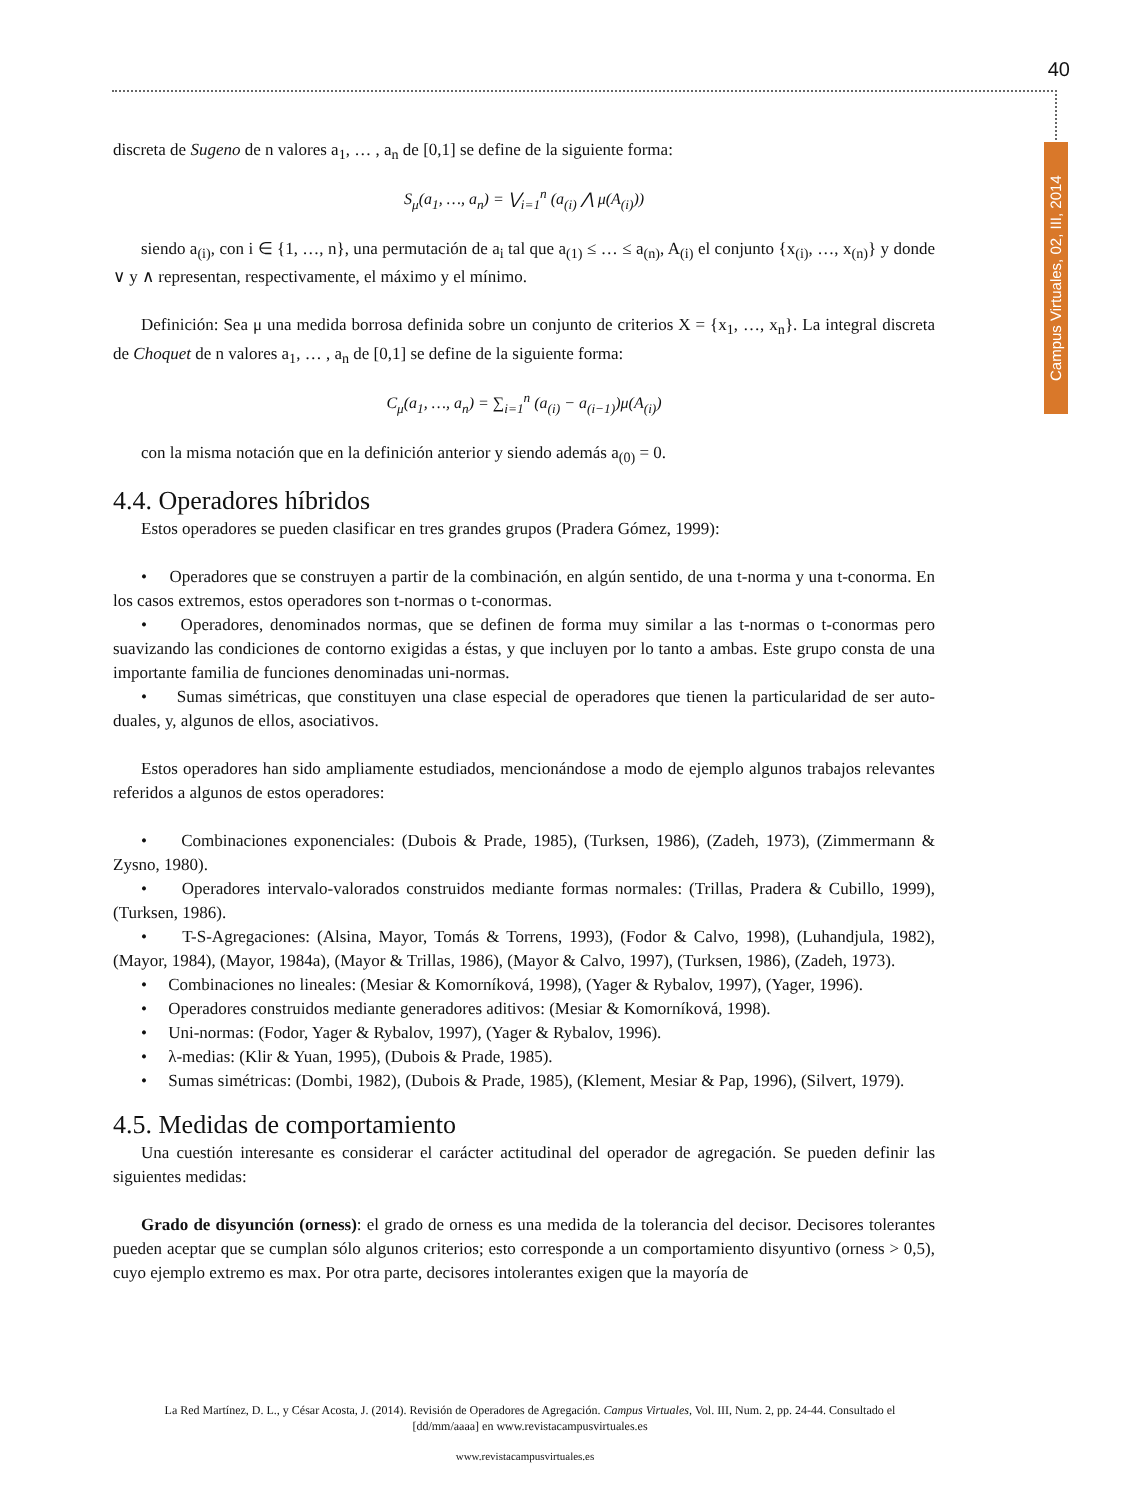40
Campus Virtuales, 02, III, 2014
discreta de Sugeno de n valores a<sub>1</sub>, … , a<sub>n</sub> de [0,1] se define de la siguiente forma:
S<sub>μ</sub>(a<sub>1</sub>, …, a<sub>n</sub>) = ⋁<sub>i=1</sub><sup>n</sup> (a<sub>(i)</sub> ⋀ μ(A<sub>(i)</sub>))
siendo a<sub>(i)</sub>, con i ∈ {1, …, n}, una permutación de a<sub>i</sub> tal que a<sub>(1)</sub> ≤ … ≤ a<sub>(n)</sub>, A<sub>(i)</sub> el conjunto {x<sub>(i)</sub>, …, x<sub>(n)</sub>} y donde ∨ y ∧ representan, respectivamente, el máximo y el mínimo.
Definición: Sea μ una medida borrosa definida sobre un conjunto de criterios X = {x<sub>1</sub>, …, x<sub>n</sub>}. La integral discreta de Choquet de n valores a<sub>1</sub>, … , a<sub>n</sub> de [0,1] se define de la siguiente forma:
C<sub>μ</sub>(a<sub>1</sub>, …, a<sub>n</sub>) = ∑<sub>i=1</sub><sup>n</sup> (a<sub>(i)</sub> − a<sub>(i−1)</sub>)μ(A<sub>(i)</sub>)
con la misma notación que en la definición anterior y siendo además a<sub>(0)</sub> = 0.
4.4. Operadores híbridos
Estos operadores se pueden clasificar en tres grandes grupos (Pradera Gómez, 1999):
• Operadores que se construyen a partir de la combinación, en algún sentido, de una t-norma y una t-conorma. En los casos extremos, estos operadores son t-normas o t-conormas.
• Operadores, denominados normas, que se definen de forma muy similar a las t-normas o t-conormas pero suavizando las condiciones de contorno exigidas a éstas, y que incluyen por lo tanto a ambas. Este grupo consta de una importante familia de funciones denominadas uni-normas.
• Sumas simétricas, que constituyen una clase especial de operadores que tienen la particularidad de ser auto-duales, y, algunos de ellos, asociativos.
Estos operadores han sido ampliamente estudiados, mencionándose a modo de ejemplo algunos trabajos relevantes referidos a algunos de estos operadores:
• Combinaciones exponenciales: (Dubois & Prade, 1985), (Turksen, 1986), (Zadeh, 1973), (Zimmermann & Zysno, 1980).
• Operadores intervalo-valorados construidos mediante formas normales: (Trillas, Pradera & Cubillo, 1999), (Turksen, 1986).
• T-S-Agregaciones: (Alsina, Mayor, Tomás & Torrens, 1993), (Fodor & Calvo, 1998), (Luhandjula, 1982), (Mayor, 1984), (Mayor, 1984a), (Mayor & Trillas, 1986), (Mayor & Calvo, 1997), (Turksen, 1986), (Zadeh, 1973).
• Combinaciones no lineales: (Mesiar & Komorníková, 1998), (Yager & Rybalov, 1997), (Yager, 1996).
• Operadores construidos mediante generadores aditivos: (Mesiar & Komorníková, 1998).
• Uni-normas: (Fodor, Yager & Rybalov, 1997), (Yager & Rybalov, 1996).
• λ-medias: (Klir & Yuan, 1995), (Dubois & Prade, 1985).
• Sumas simétricas: (Dombi, 1982), (Dubois & Prade, 1985), (Klement, Mesiar & Pap, 1996), (Silvert, 1979).
4.5. Medidas de comportamiento
Una cuestión interesante es considerar el carácter actitudinal del operador de agregación. Se pueden definir las siguientes medidas:
Grado de disyunción (orness): el grado de orness es una medida de la tolerancia del decisor. Decisores tolerantes pueden aceptar que se cumplan sólo algunos criterios; esto corresponde a un comportamiento disyuntivo (orness > 0,5), cuyo ejemplo extremo es max. Por otra parte, decisores intolerantes exigen que la mayoría de
La Red Martínez, D. L., y César Acosta, J. (2014). Revisión de Operadores de Agregación. Campus Virtuales, Vol. III, Num. 2, pp. 24-44. Consultado el [dd/mm/aaaa] en www.revistacampusvirtuales.es
www.revistacampusvirtuales.es